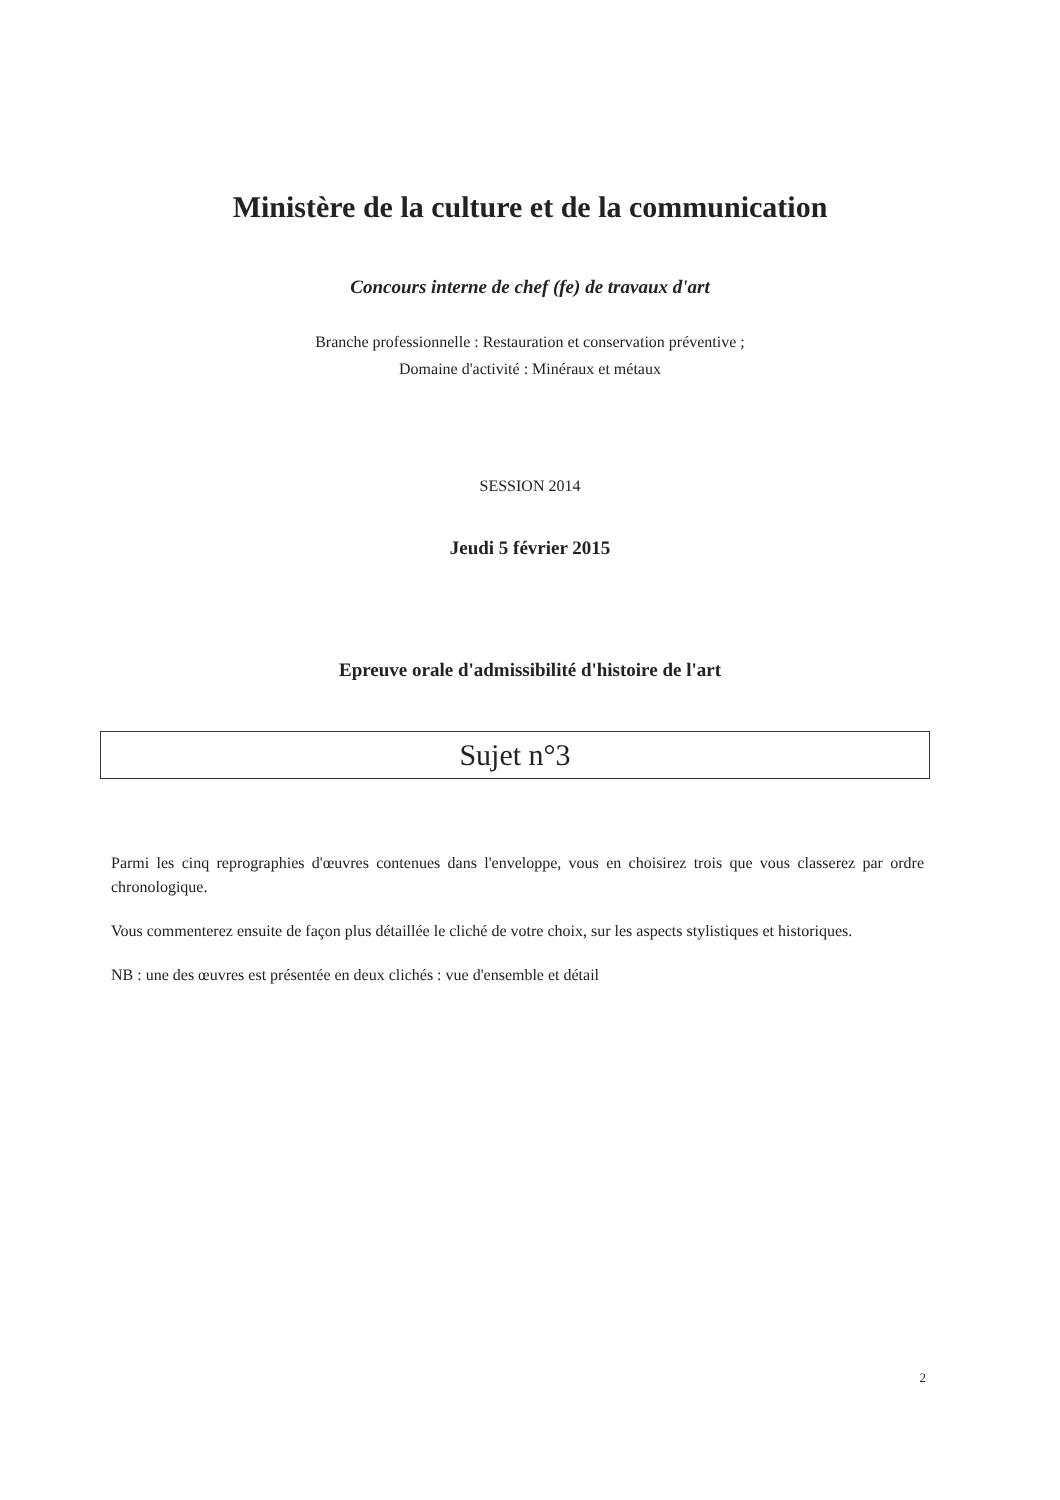Ministère de la culture et de la communication
Concours interne de chef (fe) de travaux d'art
Branche professionnelle : Restauration et conservation préventive ;
Domaine d'activité : Minéraux et métaux
SESSION 2014
Jeudi 5 février 2015
Epreuve orale d'admissibilité d'histoire de l'art
Sujet n°3
Parmi les cinq reprographies d'œuvres contenues dans l'enveloppe, vous en choisirez trois que vous classerez par ordre chronologique.
Vous commenterez ensuite de façon plus détaillée le cliché de votre choix, sur les aspects stylistiques et historiques.
NB : une des œuvres est présentée en deux clichés : vue d'ensemble et détail
2